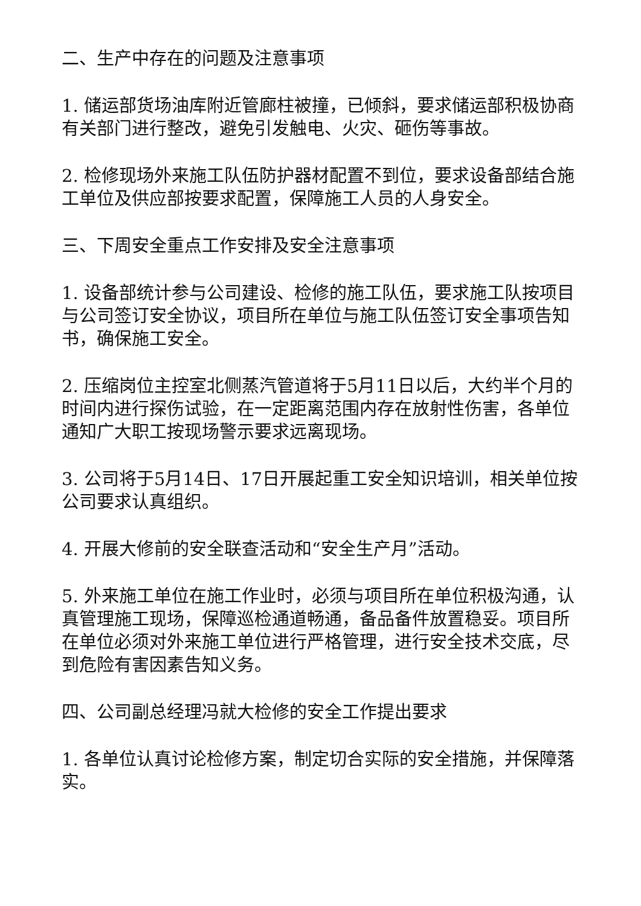二、生产中存在的问题及注意事项
1. 储运部货场油库附近管廊柱被撞，已倾斜，要求储运部积极协商有关部门进行整改，避免引发触电、火灾、砸伤等事故。
2. 检修现场外来施工队伍防护器材配置不到位，要求设备部结合施工单位及供应部按要求配置，保障施工人员的人身安全。
三、下周安全重点工作安排及安全注意事项
1. 设备部统计参与公司建设、检修的施工队伍，要求施工队按项目与公司签订安全协议，项目所在单位与施工队伍签订安全事项告知书，确保施工安全。
2. 压缩岗位主控室北侧蒸汽管道将于5月11日以后，大约半个月的时间内进行探伤试验，在一定距离范围内存在放射性伤害，各单位通知广大职工按现场警示要求远离现场。
3. 公司将于5月14日、17日开展起重工安全知识培训，相关单位按公司要求认真组织。
4. 开展大修前的安全联查活动和“安全生产月”活动。
5. 外来施工单位在施工作业时，必须与项目所在单位积极沟通，认真管理施工现场，保障巡检通道畅通，备品备件放置稳妥。项目所在单位必须对外来施工单位进行严格管理，进行安全技术交底，尽到危险有害因素告知义务。
四、公司副总经理冯就大检修的安全工作提出要求
1. 各单位认真讨论检修方案，制定切合实际的安全措施，并保障落实。